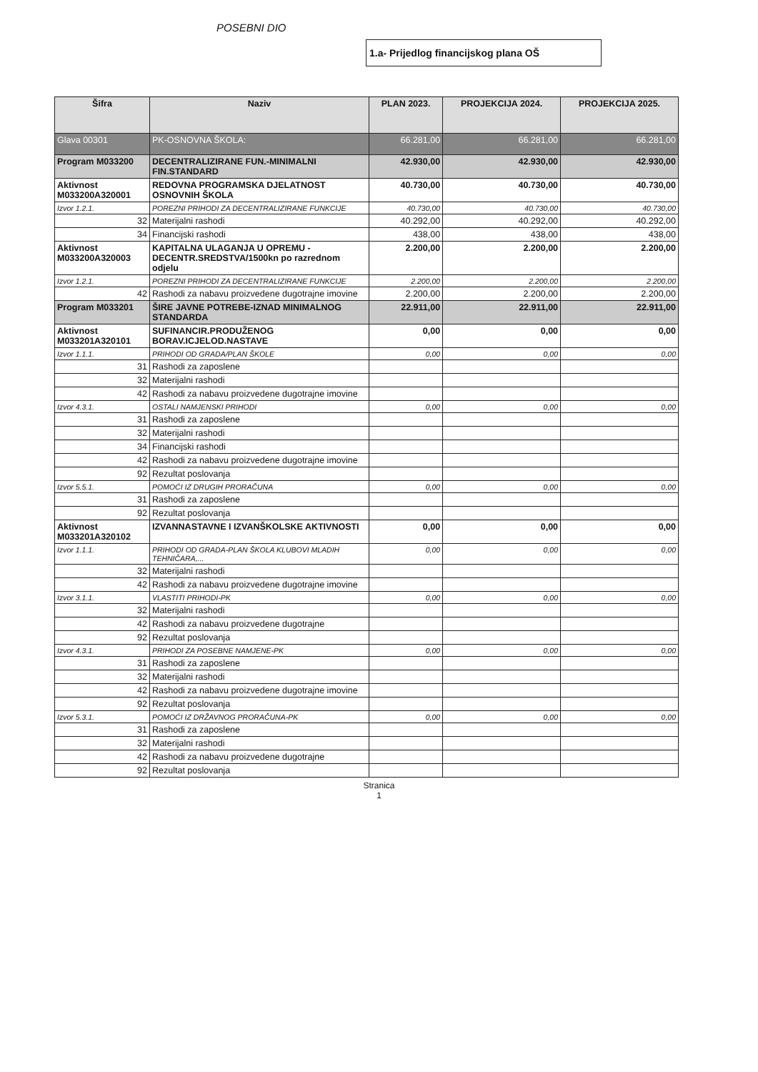POSEBNI DIO
1.a- Prijedlog financijskog plana OŠ
| Šifra | Naziv | PLAN 2023. | PROJEKCIJA 2024. | PROJEKCIJA 2025. |
| --- | --- | --- | --- | --- |
| Glava 00301 | PK-OSNOVNA ŠKOLA: | 66.281,00 | 66.281,00 | 66.281,00 |
| Program M033200 | DECENTRALIZIRANE FUN.-MINIMALNI FIN.STANDARD | 42.930,00 | 42.930,00 | 42.930,00 |
| Aktivnost M033200A320001 | REDOVNA PROGRAMSKA DJELATNOST OSNOVNIH ŠKOLA | 40.730,00 | 40.730,00 | 40.730,00 |
| Izvor 1.2.1. | POREZNI PRIHODI ZA DECENTRALIZIRANE FUNKCIJE | 40.730,00 | 40.730,00 | 40.730,00 |
| 32 | Materijalni rashodi | 40.292,00 | 40.292,00 | 40.292,00 |
| 34 | Financijski rashodi | 438,00 | 438,00 | 438,00 |
| Aktivnost M033200A320003 | KAPITALNA ULAGANJA U OPREMU - DECENTR.SREDSTVA/1500kn po razrednom odjelu | 2.200,00 | 2.200,00 | 2.200,00 |
| Izvor 1.2.1. | POREZNI PRIHODI ZA DECENTRALIZIRANE FUNKCIJE | 2.200,00 | 2.200,00 | 2.200,00 |
| 42 | Rashodi za nabavu proizvedene dugotrajne imovine | 2.200,00 | 2.200,00 | 2.200,00 |
| Program M033201 | ŠIRE JAVNE POTREBE-IZNAD MINIMALNOG STANDARDA | 22.911,00 | 22.911,00 | 22.911,00 |
| Aktivnost M033201A320101 | SUFINANCIR.PRODUŽENOG BORAV.ICJELOD.NASTAVE | 0,00 | 0,00 | 0,00 |
| Izvor 1.1.1. | PRIHODI OD GRADA/PLAN ŠKOLE | 0,00 | 0,00 | 0,00 |
| 31 | Rashodi za zaposlene | | | |
| 32 | Materijalni rashodi | | | |
| 42 | Rashodi za nabavu proizvedene dugotrajne imovine | | | |
| Izvor 4.3.1. | OSTALI NAMJENSKI PRIHODI | 0,00 | 0,00 | 0,00 |
| 31 | Rashodi za zaposlene | | | |
| 32 | Materijalni rashodi | | | |
| 34 | Financijski rashodi | | | |
| 42 | Rashodi za nabavu proizvedene dugotrajne imovine | | | |
| 92 | Rezultat poslovanja | | | |
| Izvor 5.5.1. | POMOĆI IZ DRUGIH PRORAČUNA | 0,00 | 0,00 | 0,00 |
| 31 | Rashodi za zaposlene | | | |
| 92 | Rezultat poslovanja | | | |
| Aktivnost M033201A320102 | IZVANNASTAVNE I IZVANŠKOLSKE AKTIVNOSTI | 0,00 | 0,00 | 0,00 |
| Izvor 1.1.1. | PRIHODI OD GRADA-PLAN ŠKOLA KLUBOVI MLADIH TEHNIČARA,... | 0,00 | 0,00 | 0,00 |
| 32 | Materijalni rashodi | | | |
| 42 | Rashodi za nabavu proizvedene dugotrajne imovine | | | |
| Izvor 3.1.1. | VLASTITI PRIHODI-PK | 0,00 | 0,00 | 0,00 |
| 32 | Materijalni rashodi | | | |
| 42 | Rashodi za nabavu proizvedene dugotrajne | | | |
| 92 | Rezultat poslovanja | | | |
| Izvor 4.3.1. | PRIHODI ZA POSEBNE NAMJENE-PK | 0,00 | 0,00 | 0,00 |
| 31 | Rashodi za zaposlene | | | |
| 32 | Materijalni rashodi | | | |
| 42 | Rashodi za nabavu proizvedene dugotrajne imovine | | | |
| 92 | Rezultat poslovanja | | | |
| Izvor 5.3.1. | POMOĆI IZ DRŽAVNOG PRORAČUNA-PK | 0,00 | 0,00 | 0,00 |
| 31 | Rashodi za zaposlene | | | |
| 32 | Materijalni rashodi | | | |
| 42 | Rashodi za nabavu proizvedene dugotrajne | | | |
| 92 | Rezultat poslovanja | | | |
Stranica
1